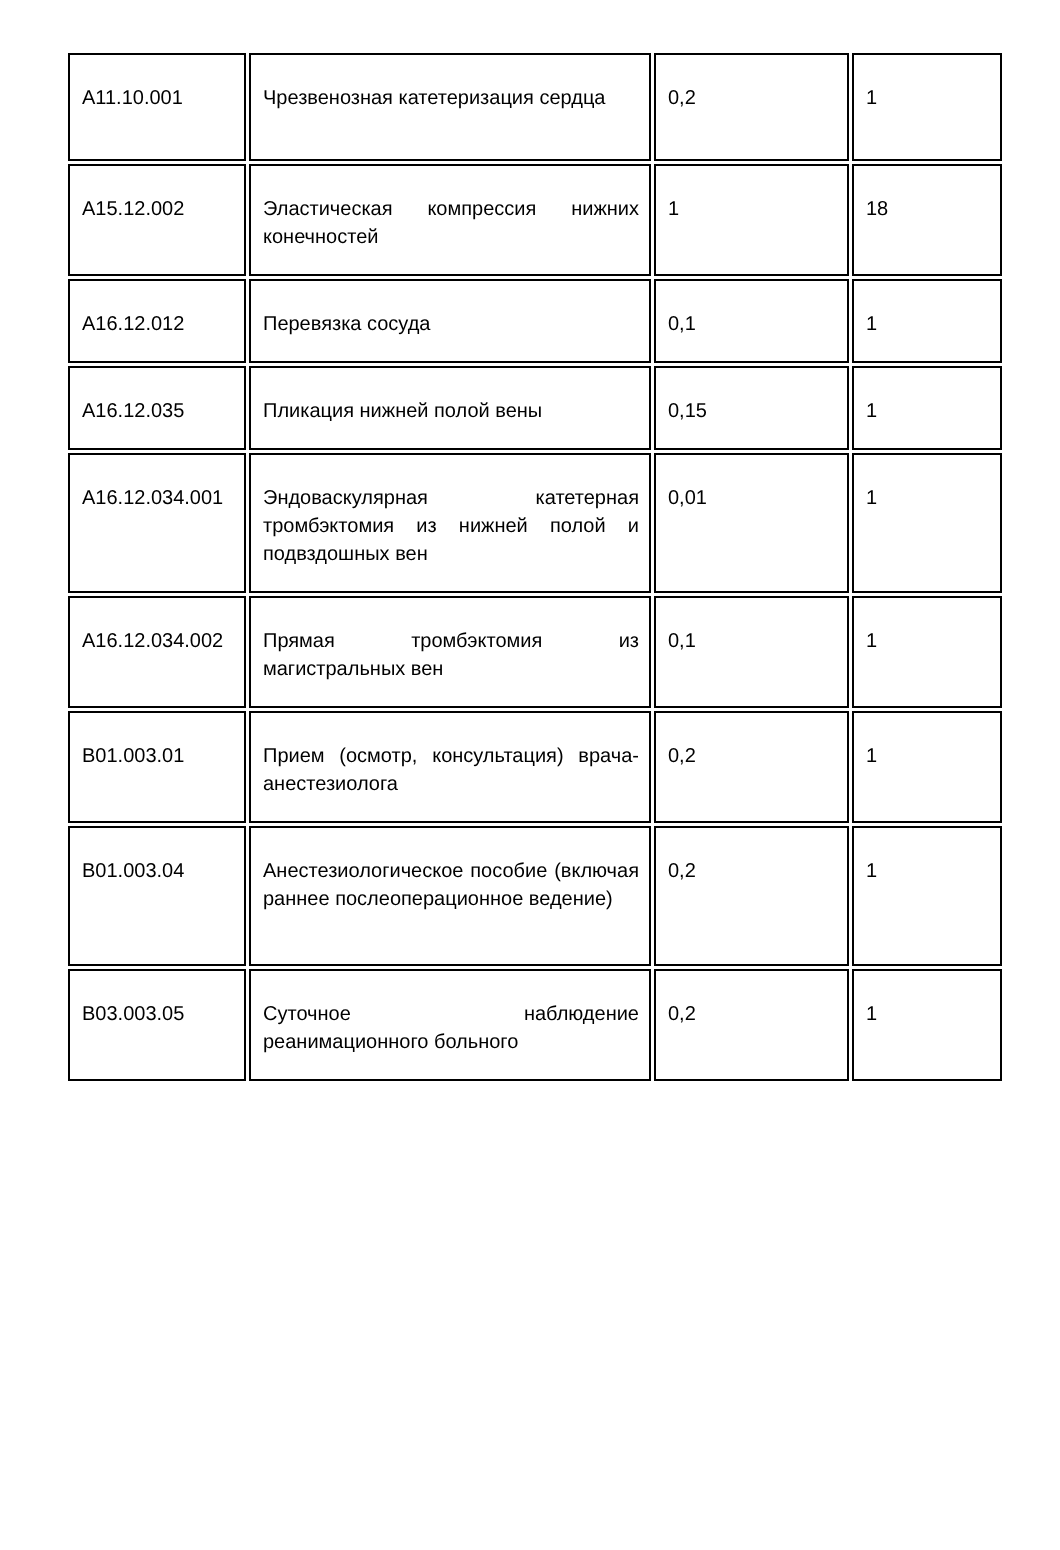| A11.10.001 | Чрезвенозная катетеризация сердца | 0,2 | 1 |
| A15.12.002 | Эластическая компрессия нижних конечностей | 1 | 18 |
| A16.12.012 | Перевязка сосуда | 0,1 | 1 |
| A16.12.035 | Пликация нижней полой вены | 0,15 | 1 |
| A16.12.034.001 | Эндоваскулярная катетерная тромбэктомия из нижней полой и подвздошных вен | 0,01 | 1 |
| A16.12.034.002 | Прямая тромбэктомия из магистральных вен | 0,1 | 1 |
| B01.003.01 | Прием (осмотр, консультация) врача-анестезиолога | 0,2 | 1 |
| B01.003.04 | Анестезиологическое пособие (включая раннее послеоперационное ведение) | 0,2 | 1 |
| B03.003.05 | Суточное наблюдение реанимационного больного | 0,2 | 1 |